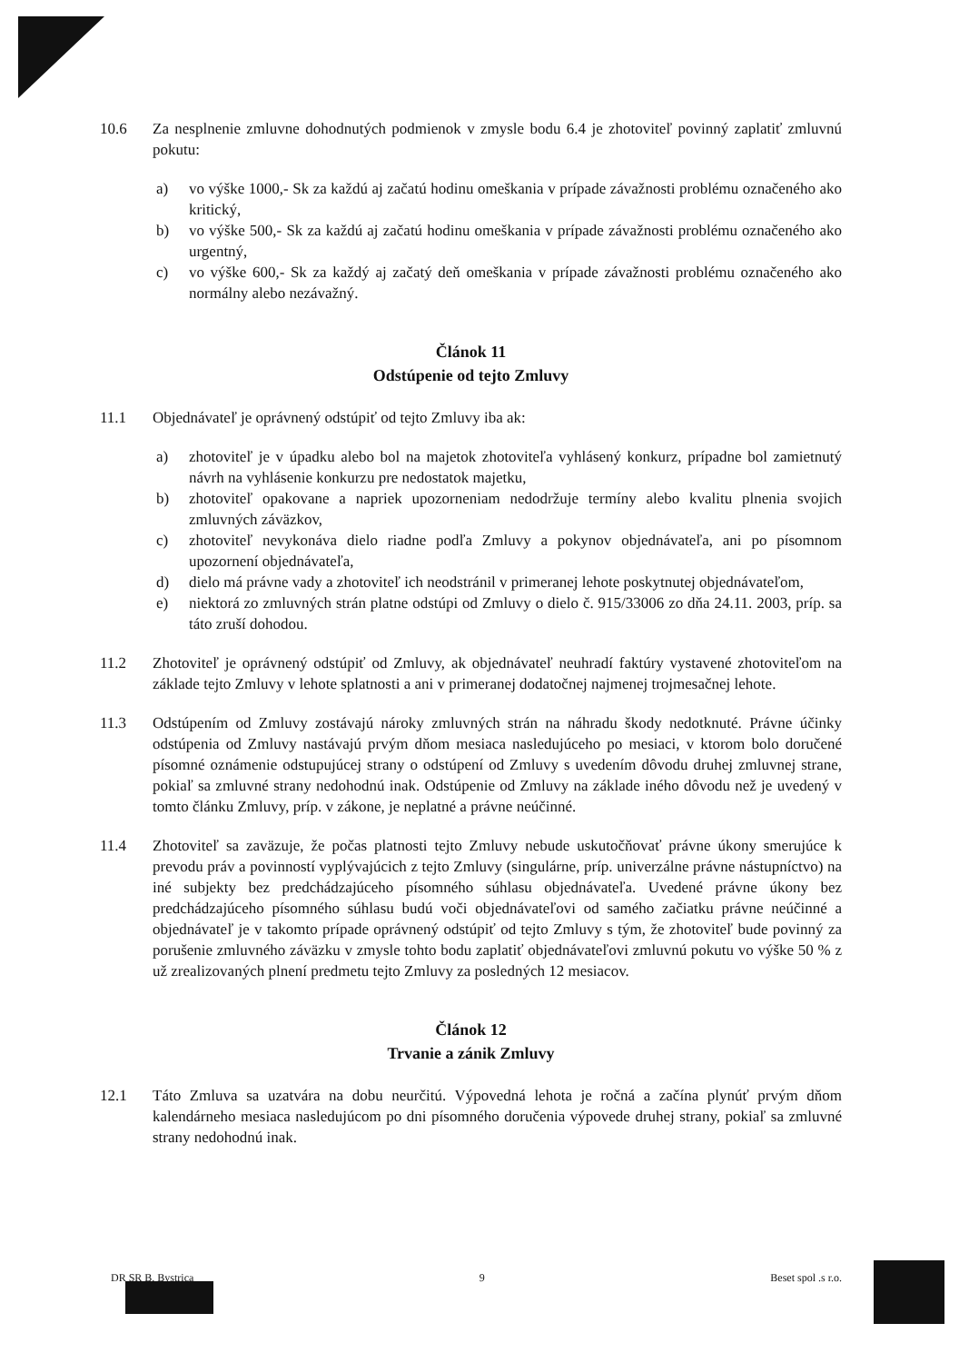10.6 Za nesplnenie zmluvne dohodnutých podmienok v zmysle bodu 6.4 je zhotoviteľ povinný zaplatiť zmluvnú pokutu:
a) vo výške 1000,- Sk za každú aj začatú hodinu omeškania v prípade závažnosti problému označeného ako kritický,
b) vo výške 500,- Sk za každú aj začatú hodinu omeškania v prípade závažnosti problému označeného ako urgentný,
c) vo výške 600,- Sk za každý aj začatý deň omeškania v prípade závažnosti problému označeného ako normálny alebo nezávažný.
Článok 11
Odstúpenie od tejto Zmluvy
11.1 Objednávateľ je oprávnený odstúpiť od tejto Zmluvy iba ak:
a) zhotoviteľ je v úpadku alebo bol na majetok zhotoviteľa vyhlásený konkurz, prípadne bol zamietnutý návrh na vyhlásenie konkurzu pre nedostatok majetku,
b) zhotoviteľ opakovane a napriek upozorneniam nedodržuje termíny alebo kvalitu plnenia svojich zmluvných záväzkov,
c) zhotoviteľ nevykonáva dielo riadne podľa Zmluvy a pokynov objednávateľa, ani po písomnom upozornení objednávateľa,
d) dielo má právne vady a zhotoviteľ ich neodstránil v primeranej lehote poskytnutej objednávateľom,
e) niektorá zo zmluvných strán platne odstúpi od Zmluvy o dielo č. 915/33006 zo dňa 24.11. 2003, príp. sa táto zruší dohodou.
11.2 Zhotoviteľ je oprávnený odstúpiť od Zmluvy, ak objednávateľ neuhradí faktúry vystavené zhotoviteľom na základe tejto Zmluvy v lehote splatnosti a ani v primeranej dodatočnej najmenej trojmesačnej lehote.
11.3 Odstúpením od Zmluvy zostávajú nároky zmluvných strán na náhradu škody nedotknuté. Právne účinky odstúpenia od Zmluvy nastávajú prvým dňom mesiaca nasledujúceho po mesiaci, v ktorom bolo doručené písomné oznámenie odstupujúcej strany o odstúpení od Zmluvy s uvedením dôvodu druhej zmluvnej strane, pokiaľ sa zmluvné strany nedohodnú inak. Odstúpenie od Zmluvy na základe iného dôvodu než je uvedený v tomto článku Zmluvy, príp. v zákone, je neplatné a právne neúčinné.
11.4 Zhotoviteľ sa zaväzuje, že počas platnosti tejto Zmluvy nebude uskutočňovať právne úkony smerujúce k prevodu práv a povinností vyplývajúcich z tejto Zmluvy (singulárne, príp. univerzálne právne nástupníctvo) na iné subjekty bez predchádzajúceho písomného súhlasu objednávateľa. Uvedené právne úkony bez predchádzajúceho písomného súhlasu budú voči objednávateľovi od samého začiatku právne neúčinné a objednávateľ je v takomto prípade oprávnený odstúpiť od tejto Zmluvy s tým, že zhotoviteľ bude povinný za porušenie zmluvného záväzku v zmysle tohto bodu zaplatiť objednávateľovi zmluvnú pokutu vo výške 50 % z už zrealizovaných plnení predmetu tejto Zmluvy za posledných 12 mesiacov.
Článok 12
Trvanie a zánik Zmluvy
12.1 Táto Zmluva sa uzatvára na dobu neurčitú. Výpovedná lehota je ročná a začína plynúť prvým dňom kalendárneho mesiaca nasledujúcom po dni písomného doručenia výpovede druhej strany, pokiaľ sa zmluvné strany nedohodnú inak.
DR SR B. Bystrica 9 Beset spol .s r.o.